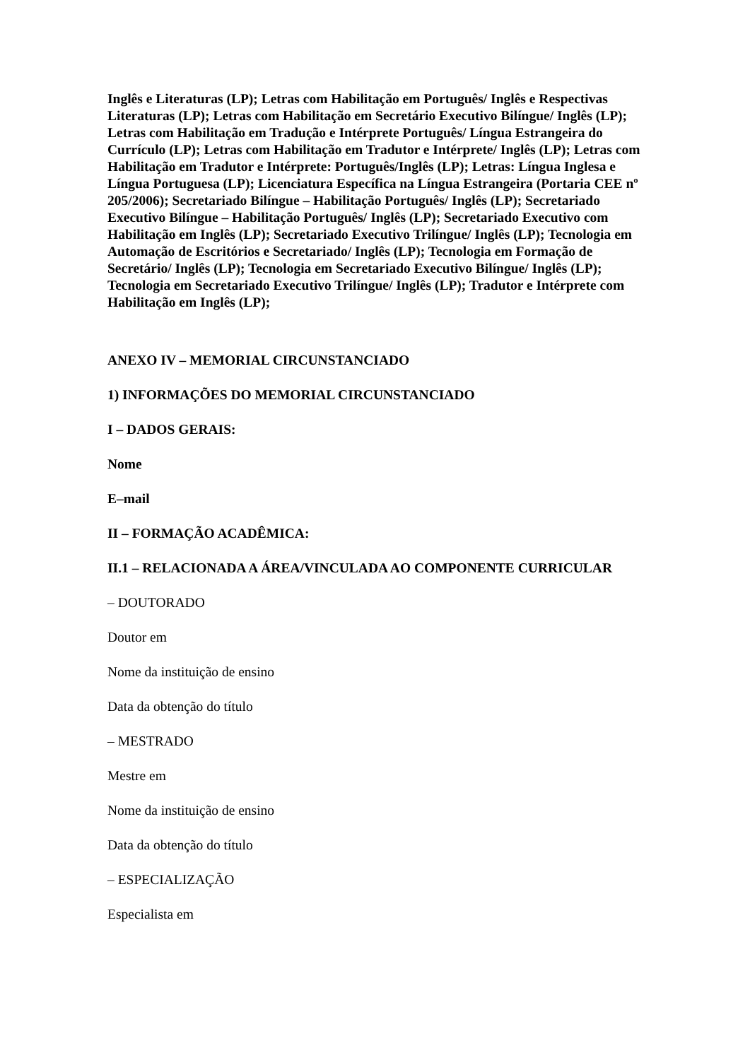Inglês e Literaturas (LP); Letras com Habilitação em Português/ Inglês e Respectivas Literaturas (LP); Letras com Habilitação em Secretário Executivo Bilíngue/ Inglês (LP); Letras com Habilitação em Tradução e Intérprete Português/ Língua Estrangeira do Currículo (LP); Letras com Habilitação em Tradutor e Intérprete/ Inglês (LP); Letras com Habilitação em Tradutor e Intérprete: Português/Inglês (LP); Letras: Língua Inglesa e Língua Portuguesa (LP); Licenciatura Específica na Língua Estrangeira (Portaria CEE nº 205/2006); Secretariado Bilíngue – Habilitação Português/ Inglês (LP); Secretariado Executivo Bilíngue – Habilitação Português/ Inglês (LP); Secretariado Executivo com Habilitação em Inglês (LP); Secretariado Executivo Trilíngue/ Inglês (LP); Tecnologia em Automação de Escritórios e Secretariado/ Inglês (LP); Tecnologia em Formação de Secretário/ Inglês (LP); Tecnologia em Secretariado Executivo Bilíngue/ Inglês (LP); Tecnologia em Secretariado Executivo Trilíngue/ Inglês (LP); Tradutor e Intérprete com Habilitação em Inglês (LP);
ANEXO IV – MEMORIAL CIRCUNSTANCIADO
1) INFORMAÇÕES DO MEMORIAL CIRCUNSTANCIADO
I – DADOS GERAIS:
Nome
E–mail
II – FORMAÇÃO ACADÊMICA:
II.1 – RELACIONADA A ÁREA/VINCULADA AO COMPONENTE CURRICULAR
– DOUTORADO
Doutor em
Nome da instituição de ensino
Data da obtenção do título
– MESTRADO
Mestre em
Nome da instituição de ensino
Data da obtenção do título
– ESPECIALIZAÇÃO
Especialista em